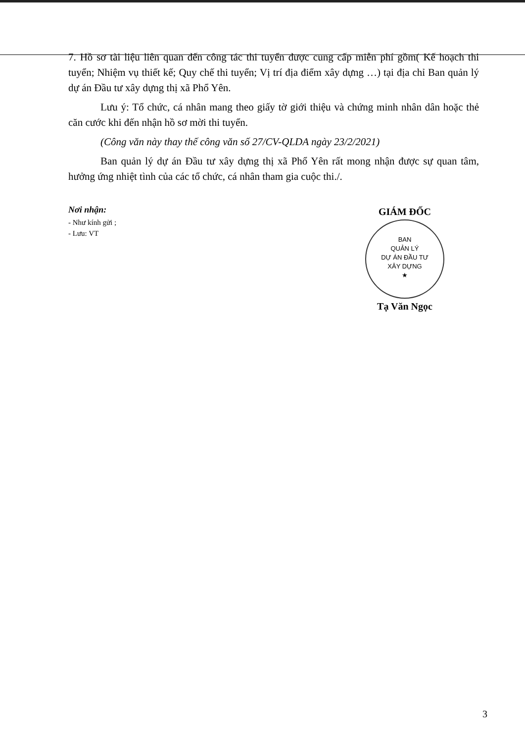7. Hồ sơ tài liệu liên quan đến công tác thi tuyển được cung cấp miễn phí gồm( Kế hoạch thi tuyển; Nhiệm vụ thiết kế; Quy chế thi tuyển; Vị trí địa điểm xây dựng …) tại địa chỉ Ban quản lý dự án Đầu tư xây dựng thị xã Phổ Yên.
Lưu ý: Tổ chức, cá nhân mang theo giấy tờ giới thiệu và chứng minh nhân dân hoặc thẻ căn cước khi đến nhận hồ sơ mời thi tuyển.
(Công văn này thay thế công văn số 27/CV-QLDA ngày 23/2/2021)
Ban quản lý dự án Đầu tư xây dựng thị xã Phổ Yên rất mong nhận được sự quan tâm, hưởng ứng nhiệt tình của các tổ chức, cá nhân tham gia cuộc thi./.
Nơi nhận:
- Như kính gửi ;
- Lưu: VT
GIÁM ĐỐC
BAN
QUẢN LÝ
DỰ ÁN ĐẦU TƯ
XÂY DỰNG
★
Tạ Văn Ngọc
3